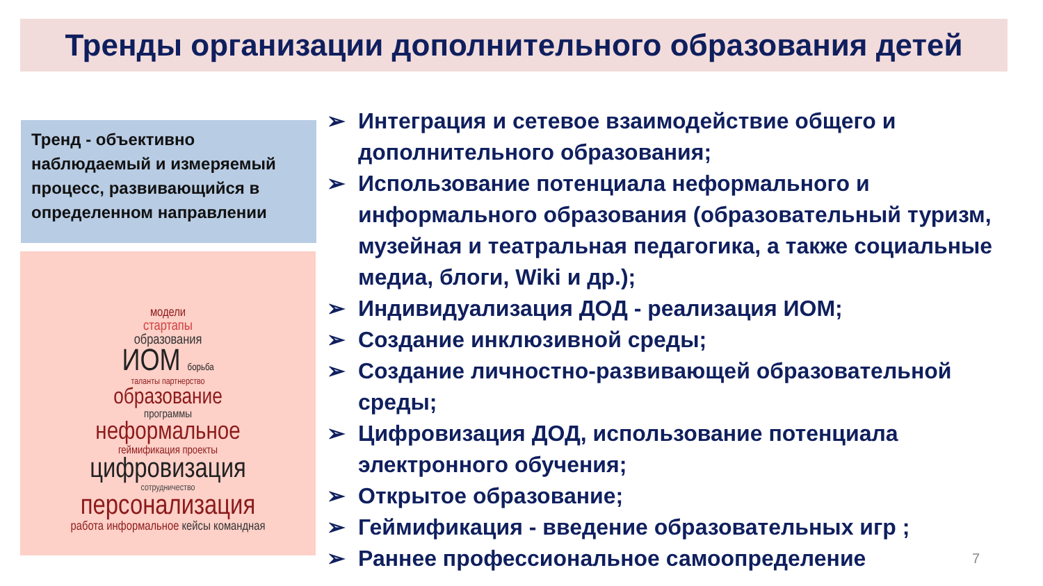Тренды организации дополнительного образования детей
Тренд - объективно наблюдаемый и измеряемый процесс, развивающийся в определенном направлении
модели
стартапы
образования
ИОМ борьба
таланты партнерство
образование
программы
неформальное
геймификация проекты
цифровизация
сотрудничество
персонализация
работа информальное кейсы командная
➢ Интеграция и сетевое взаимодействие общего и дополнительного образования;
➢ Использование потенциала неформального и информального образования (образовательный туризм, музейная и театральная педагогика, а также социальные медиа, блоги, Wiki и др.);
➢ Индивидуализация ДОД - реализация ИОМ;
➢ Создание инклюзивной среды;
➢ Создание личностно-развивающей образовательной среды;
➢ Цифровизация ДОД, использование потенциала электронного обучения;
➢ Открытое образование;
➢ Геймификация - введение образовательных игр ;
➢ Раннее профессиональное самоопределение
7